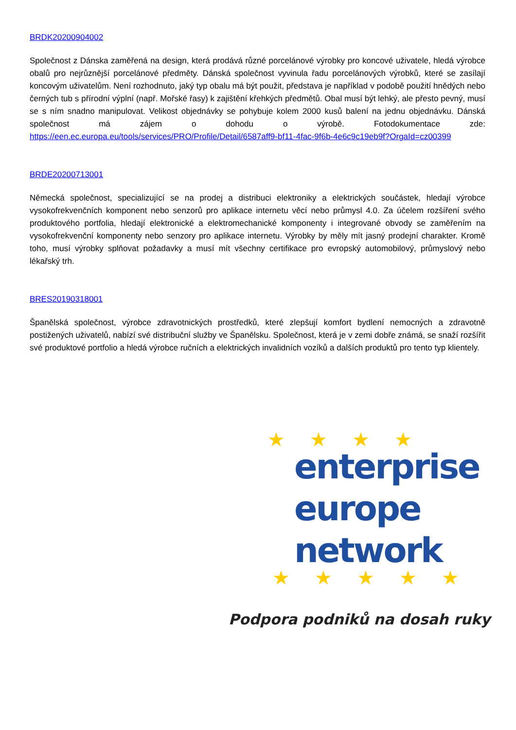BRDK20200904002
Společnost z Dánska zaměřená na design, která prodává různé porcelánové výrobky pro koncové uživatele, hledá výrobce obalů pro nejrůznější porcelánové předměty. Dánská společnost vyvinula řadu porcelánových výrobků, které se zasílají koncovým uživatelům. Není rozhodnuto, jaký typ obalu má být použit, představa je například v podobě použití hnědých nebo černých tub s přírodní výplní (např. Mořské řasy) k zajištění křehkých předmětů. Obal musí být lehký, ale přesto pevný, musí se s ním snadno manipulovat. Velikost objednávky se pohybuje kolem 2000 kusů balení na jednu objednávku. Dánská společnost má zájem o dohodu o výrobě. Fotodokumentace zde: https://een.ec.europa.eu/tools/services/PRO/Profile/Detail/6587aff9-bf11-4fac-9f6b-4e6c9c19eb9f?OrgaId=cz00399
BRDE20200713001
Německá společnost, specializující se na prodej a distribuci elektroniky a elektrických součástek, hledají výrobce vysokofrekvenčních komponent nebo senzorů pro aplikace internetu věcí nebo průmysl 4.0. Za účelem rozšíření svého produktového portfolia, hledají elektronické a elektromechanické komponenty i integrované obvody se zaměřením na vysokofrekvenční komponenty nebo senzory pro aplikace internetu. Výrobky by měly mít jasný prodejní charakter. Kromě toho, musí výrobky splňovat požadavky a musí mít všechny certifikace pro evropský automobilový, průmyslový nebo lékařský trh.
BRES20190318001
Španělská společnost, výrobce zdravotnických prostředků, které zlepšují komfort bydlení nemocných a zdravotně postižených uživatelů, nabízí své distribuční služby ve Španělsku. Společnost, která je v zemi dobře známá, se snaží rozšířit své produktové portfolio a hledá výrobce ručních a elektrických invalidních vozíků a dalších produktů pro tento typ klientely.
★ ★ ★ ★
enterprise
europe
network
★ ★ ★ ★ ★
Podpora podniků na dosah ruky